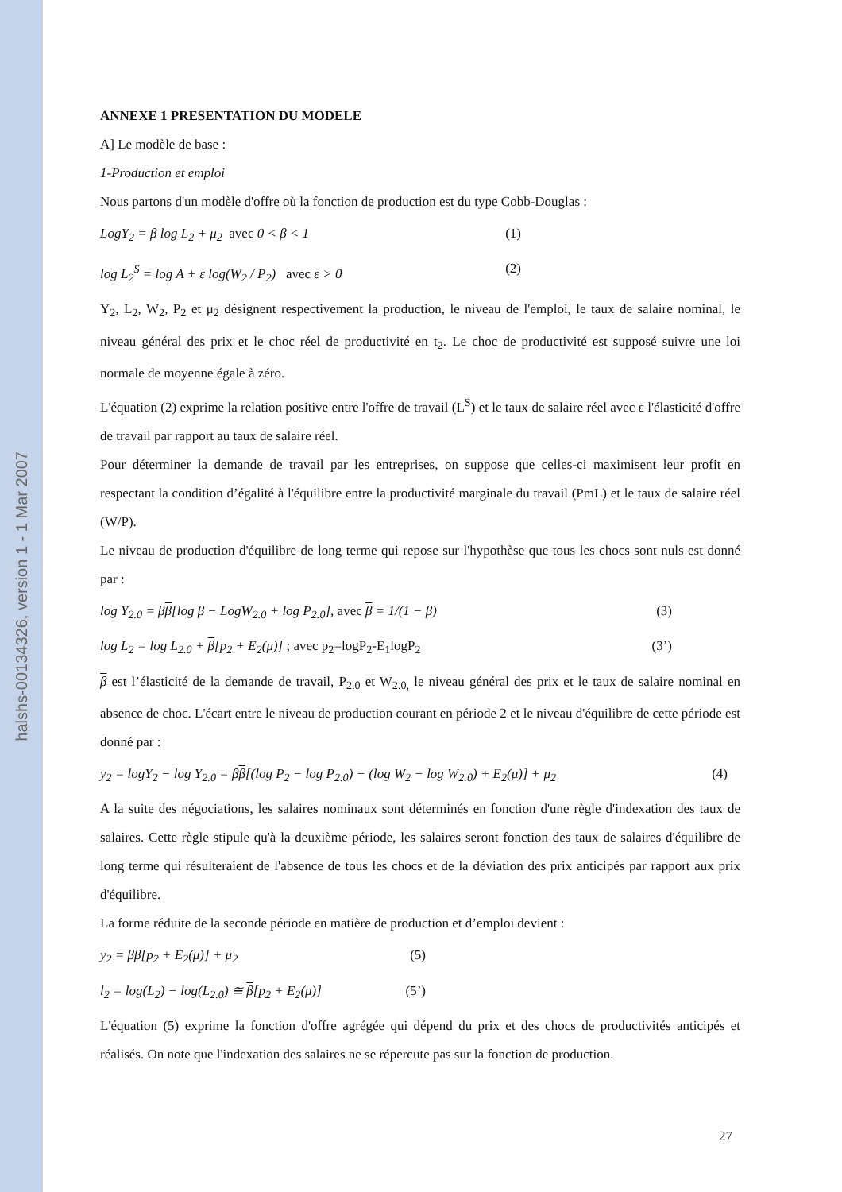halshs-00134326, version 1 - 1 Mar 2007
ANNEXE 1 PRESENTATION DU MODELE
A] Le modèle de base :
1-Production et emploi
Nous partons d'un modèle d'offre où la fonction de production est du type Cobb-Douglas :
LogY<sub>2</sub> = β log L<sub>2</sub> + μ<sub>2</sub> avec 0 < β < 1 (1)
log L<sub>2</sub><sup>S</sup> = log A + ε log(W<sub>2</sub> / P<sub>2</sub>) avec ε > 0 (2)
Y<sub>2</sub>, L<sub>2</sub>, W<sub>2</sub>, P<sub>2</sub> et μ<sub>2</sub> désignent respectivement la production, le niveau de l'emploi, le taux de salaire nominal, le niveau général des prix et le choc réel de productivité en t<sub>2</sub>. Le choc de productivité est supposé suivre une loi normale de moyenne égale à zéro.
L'équation (2) exprime la relation positive entre l'offre de travail (L<sup>S</sup>) et le taux de salaire réel avec ε l'élasticité d'offre de travail par rapport au taux de salaire réel.
Pour déterminer la demande de travail par les entreprises, on suppose que celles-ci maximisent leur profit en respectant la condition d’égalité à l'équilibre entre la productivité marginale du travail (PmL) et le taux de salaire réel (W/P).
Le niveau de production d'équilibre de long terme qui repose sur l'hypothèse que tous les chocs sont nuls est donné par :
log Y<sub>2.0</sub> = ββ[log β − LogW<sub>2.0</sub> + log P<sub>2.0</sub>], avec β = 1/(1 − β) (3)
log L<sub>2</sub> = log L<sub>2.0</sub> + β[p<sub>2</sub> + E<sub>2</sub>(μ)] ; avec p<sub>2</sub>=logP<sub>2</sub>-E<sub>1</sub>logP<sub>2</sub> (3’)
β est l’élasticité de la demande de travail, P<sub>2.0</sub> et W<sub>2.0,</sub> le niveau général des prix et le taux de salaire nominal en absence de choc. L'écart entre le niveau de production courant en période 2 et le niveau d'équilibre de cette période est donné par :
y<sub>2</sub> = logY<sub>2</sub> − log Y<sub>2.0</sub> = ββ[(log P<sub>2</sub> − log P<sub>2.0</sub>) − (log W<sub>2</sub> − log W<sub>2.0</sub>) + E<sub>2</sub>(μ)] + μ<sub>2</sub> (4)
A la suite des négociations, les salaires nominaux sont déterminés en fonction d'une règle d'indexation des taux de salaires. Cette règle stipule qu'à la deuxième période, les salaires seront fonction des taux de salaires d'équilibre de long terme qui résulteraient de l'absence de tous les chocs et de la déviation des prix anticipés par rapport aux prix d'équilibre.
La forme réduite de la seconde période en matière de production et d’emploi devient :
y<sub>2</sub> = ββ[p<sub>2</sub> + E<sub>2</sub>(μ)] + μ<sub>2</sub> (5)
l<sub>2</sub> = log(L<sub>2</sub>) − log(L<sub>2.0</sub>) ≅ β[p<sub>2</sub> + E<sub>2</sub>(μ)] (5’)
L'équation (5) exprime la fonction d'offre agrégée qui dépend du prix et des chocs de productivités anticipés et réalisés. On note que l'indexation des salaires ne se répercute pas sur la fonction de production.
27